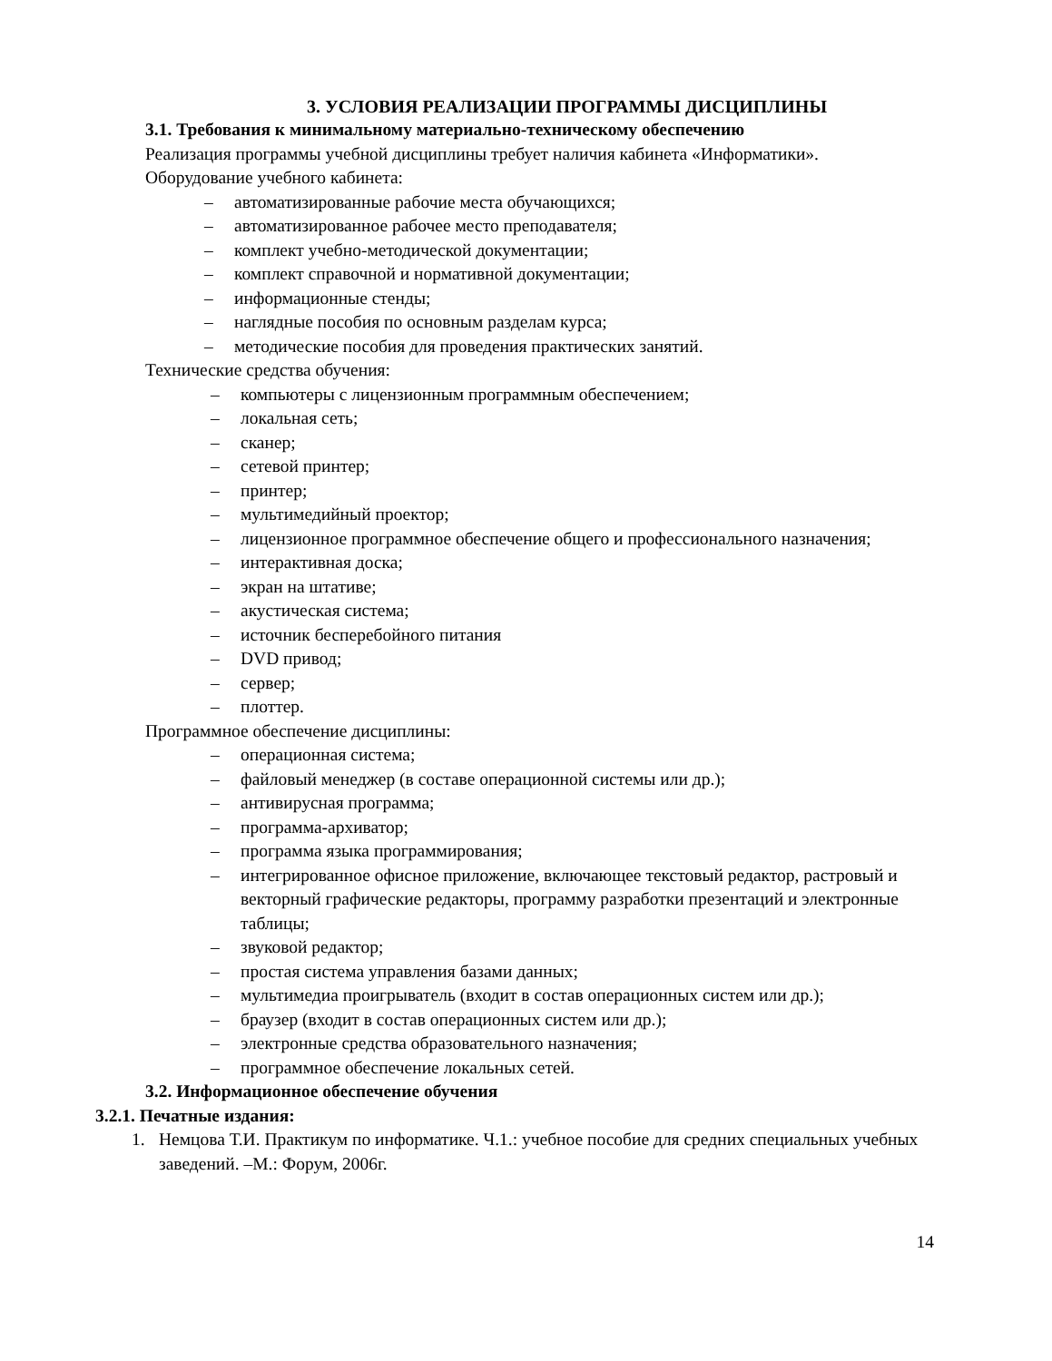3. УСЛОВИЯ РЕАЛИЗАЦИИ ПРОГРАММЫ ДИСЦИПЛИНЫ
3.1. Требования к минимальному материально-техническому обеспечению
Реализация программы учебной дисциплины требует наличия кабинета «Информатики».
Оборудование учебного кабинета:
– автоматизированные рабочие места обучающихся;
– автоматизированное рабочее место преподавателя;
– комплект учебно-методической документации;
– комплект справочной и нормативной документации;
– информационные стенды;
– наглядные пособия по основным разделам курса;
– методические пособия для проведения практических занятий.
Технические средства обучения:
– компьютеры с лицензионным программным обеспечением;
– локальная сеть;
– сканер;
– сетевой принтер;
– принтер;
– мультимедийный проектор;
– лицензионное программное обеспечение общего и профессионального назначения;
– интерактивная доска;
– экран на штативе;
– акустическая система;
– источник бесперебойного питания
– DVD привод;
– сервер;
– плоттер.
Программное обеспечение дисциплины:
– операционная система;
– файловый менеджер (в составе операционной системы или др.);
– антивирусная программа;
– программа-архиватор;
– программа языка программирования;
– интегрированное офисное приложение, включающее текстовый редактор, растровый и векторный графические редакторы, программу разработки презентаций и электронные таблицы;
– звуковой редактор;
– простая система управления базами данных;
– мультимедиа проигрыватель (входит в состав операционных систем или др.);
– браузер (входит в состав операционных систем или др.);
– электронные средства образовательного назначения;
– программное обеспечение локальных сетей.
3.2. Информационное обеспечение обучения
3.2.1. Печатные издания:
1. Немцова Т.И. Практикум по информатике. Ч.1.: учебное пособие для средних специальных учебных
заведений. –М.: Форум, 2006г.
14